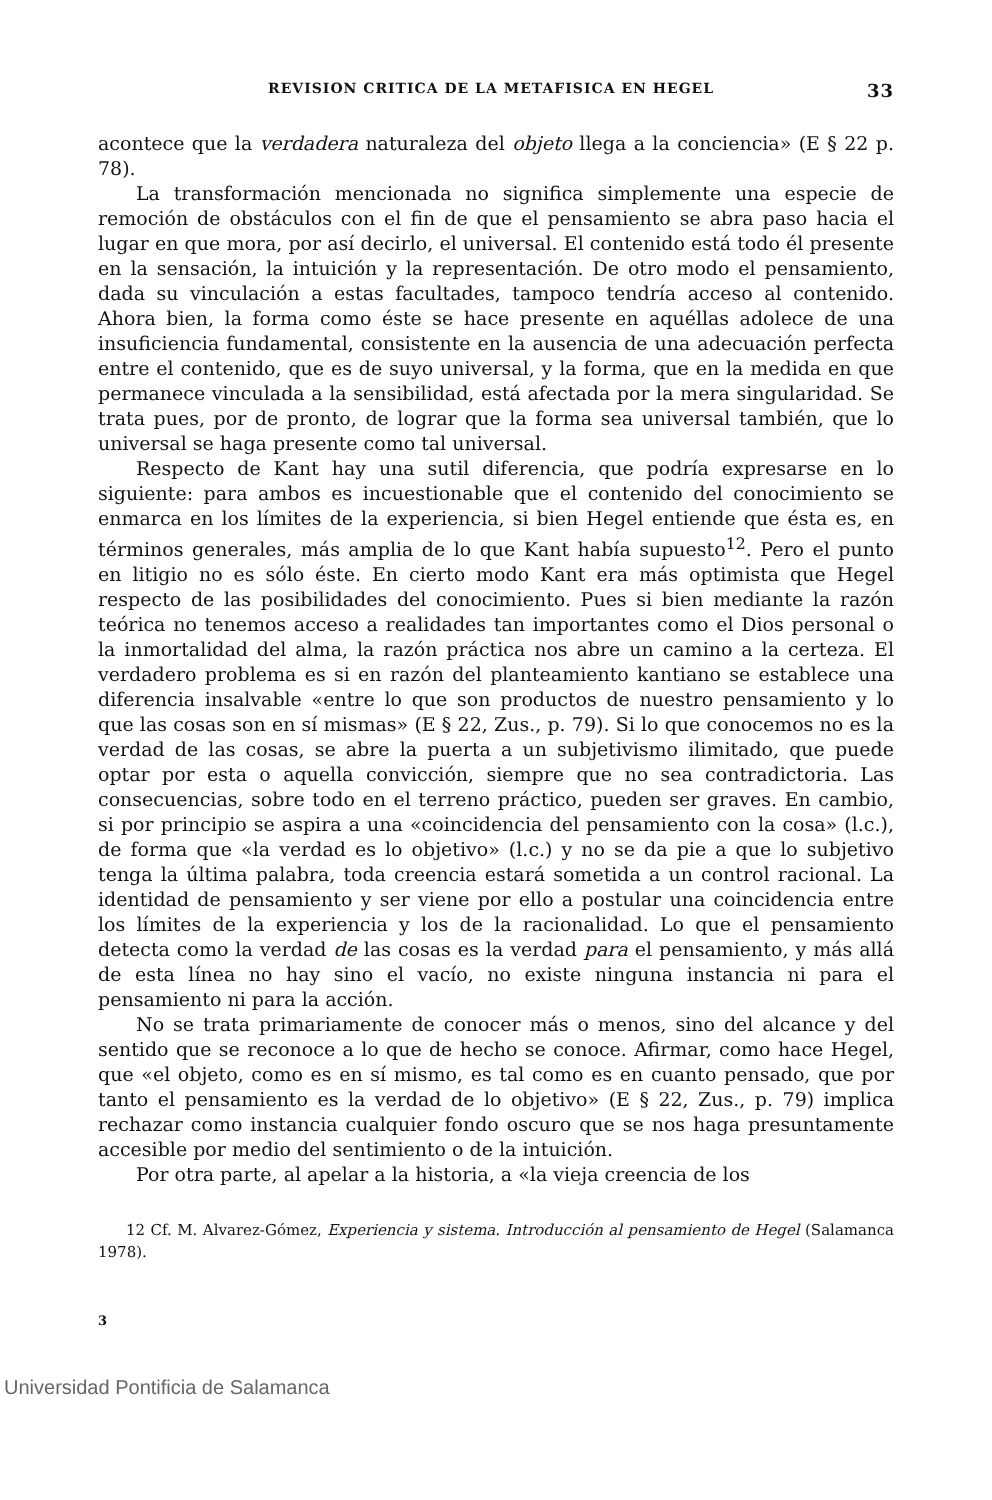REVISION CRITICA DE LA METAFISICA EN HEGEL 33
acontece que la verdadera naturaleza del objeto llega a la conciencia» (E § 22 p. 78).
La transformación mencionada no significa simplemente una especie de remoción de obstáculos con el fin de que el pensamiento se abra paso hacia el lugar en que mora, por así decirlo, el universal. El contenido está todo él presente en la sensación, la intuición y la representación. De otro modo el pensamiento, dada su vinculación a estas facultades, tampoco tendría acceso al contenido. Ahora bien, la forma como éste se hace presente en aquéllas adolece de una insuficiencia fundamental, consistente en la ausencia de una adecuación perfecta entre el contenido, que es de suyo universal, y la forma, que en la medida en que permanece vinculada a la sensibilidad, está afectada por la mera singularidad. Se trata pues, por de pronto, de lograr que la forma sea universal también, que lo universal se haga presente como tal universal.
Respecto de Kant hay una sutil diferencia, que podría expresarse en lo siguiente: para ambos es incuestionable que el contenido del conocimiento se enmarca en los límites de la experiencia, si bien Hegel entiende que ésta es, en términos generales, más amplia de lo que Kant había supuesto<sup>12</sup>. Pero el punto en litigio no es sólo éste. En cierto modo Kant era más optimista que Hegel respecto de las posibilidades del conocimiento. Pues si bien mediante la razón teórica no tenemos acceso a realidades tan importantes como el Dios personal o la inmortalidad del alma, la razón práctica nos abre un camino a la certeza. El verdadero problema es si en razón del planteamiento kantiano se establece una diferencia insalvable «entre lo que son productos de nuestro pensamiento y lo que las cosas son en sí mismas» (E § 22, Zus., p. 79). Si lo que conocemos no es la verdad de las cosas, se abre la puerta a un subjetivismo ilimitado, que puede optar por esta o aquella convicción, siempre que no sea contradictoria. Las consecuencias, sobre todo en el terreno práctico, pueden ser graves. En cambio, si por principio se aspira a una «coincidencia del pensamiento con la cosa» (l.c.), de forma que «la verdad es lo objetivo» (l.c.) y no se da pie a que lo subjetivo tenga la última palabra, toda creencia estará sometida a un control racional. La identidad de pensamiento y ser viene por ello a postular una coincidencia entre los límites de la experiencia y los de la racionalidad. Lo que el pensamiento detecta como la verdad de las cosas es la verdad para el pensamiento, y más allá de esta línea no hay sino el vacío, no existe ninguna instancia ni para el pensamiento ni para la acción.
No se trata primariamente de conocer más o menos, sino del alcance y del sentido que se reconoce a lo que de hecho se conoce. Afirmar, como hace Hegel, que «el objeto, como es en sí mismo, es tal como es en cuanto pensado, que por tanto el pensamiento es la verdad de lo objetivo» (E § 22, Zus., p. 79) implica rechazar como instancia cualquier fondo oscuro que se nos haga presuntamente accesible por medio del sentimiento o de la intuición.
Por otra parte, al apelar a la historia, a «la vieja creencia de los
12 Cf. M. Alvarez-Gómez, Experiencia y sistema. Introducción al pensamiento de Hegel (Salamanca 1978).
3
Universidad Pontificia de Salamanca